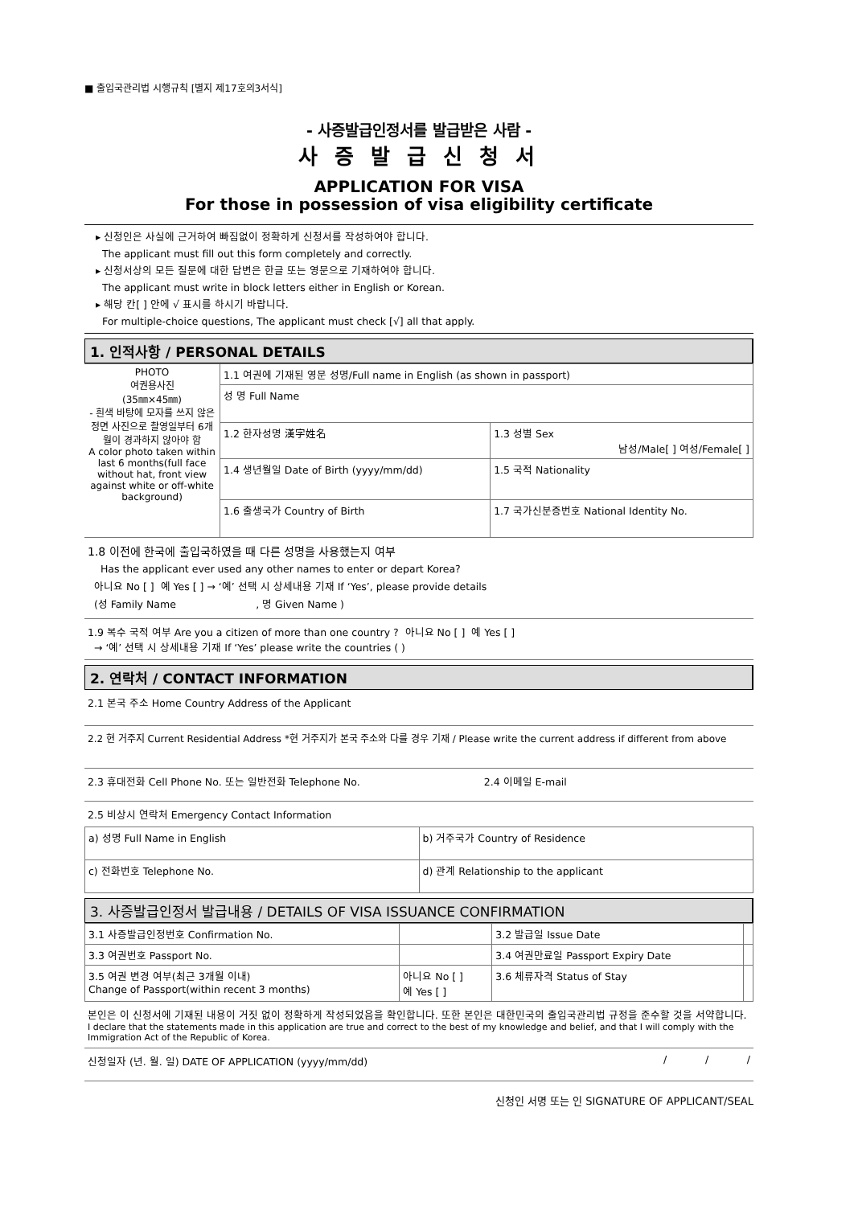■ 출입국관리법 시행규칙 [별지 제17호의3서식]
- 사증발급인정서를 발급받은 사람 -
사 증 발 급 신 청 서
APPLICATION FOR VISA
For those in possession of visa eligibility certificate
▸ 신청인은 사실에 근거하여 빠짐없이 정확하게 신청서를 작성하여야 합니다.
The applicant must fill out this form completely and correctly.
▸ 신청서상의 모든 질문에 대한 답변은 한글 또는 영문으로 기재하여야 합니다.
The applicant must write in block letters either in English or Korean.
▸ 해당 칸[ ] 안에 √ 표시를 하시기 바랍니다.
For multiple-choice questions, The applicant must check [√] all that apply.
1. 인적사항 / PERSONAL DETAILS
| PHOTO 여권용사진 (35㎜×45㎜) - 흰색 바탕에 모자를 쓰지 않은 정면 사진으로 촬영일부터 6개월이 경과하지 않아야 함 A color photo taken within last 6 months(full face without hat, front view against white or off-white background) | 1.1 여권에 기재된 영문 성명/Full name in English (as shown in passport) | |
| | 성 명 Full Name | |
| | 1.2 한자성명 漢字姓名 | 1.3 성별 Sex 남성/Male[ ] 여성/Female[ ] |
| | 1.4 생년월일 Date of Birth (yyyy/mm/dd) | 1.5 국적 Nationality |
| | 1.6 출생국가 Country of Birth | 1.7 국가신분증번호 National Identity No. |
1.8 이전에 한국에 출입국하였을 때 다른 성명을 사용했는지 여부
Has the applicant ever used any other names to enter or depart Korea?
아니요 No [ ] 예 Yes [ ] → ‘예’ 선택 시 상세내용 기재 If ‘Yes’, please provide details
(성 Family Name , 명 Given Name )
1.9 복수 국적 여부 Are you a citizen of more than one country ? 아니요 No [ ] 예 Yes [ ]
→ ‘예’ 선택 시 상세내용 기재 If ‘Yes’ please write the countries ( )
2. 연락처 / CONTACT INFORMATION
2.1 본국 주소 Home Country Address of the Applicant
2.2 현 거주지 Current Residential Address *현 거주지가 본국 주소와 다를 경우 기재 / Please write the current address if different from above
2.3 휴대전화 Cell Phone No. 또는 일반전화 Telephone No. 2.4 이메일 E-mail
2.5 비상시 연락처 Emergency Contact Information
| a) 성명 Full Name in English | b) 거주국가 Country of Residence |
| c) 전화번호 Telephone No. | d) 관계 Relationship to the applicant |
3. 사증발급인정서 발급내용 / DETAILS OF VISA ISSUANCE CONFIRMATION
| 3.1 사증발급인정번호 Confirmation No. | | 3.2 발급일 Issue Date | |
| 3.3 여권번호 Passport No. | | 3.4 여권만료일 Passport Expiry Date | |
| 3.5 여권 변경 여부(최근 3개월 이내) Change of Passport(within recent 3 months) | 아니요 No [ ] 예 Yes [ ] | 3.6 체류자격 Status of Stay | |
본인은 이 신청서에 기재된 내용이 거짓 없이 정확하게 작성되었음을 확인합니다. 또한 본인은 대한민국의 출입국관리법 규정을 준수할 것을 서약합니다.
I declare that the statements made in this application are true and correct to the best of my knowledge and belief, and that I will comply with the Immigration Act of the Republic of Korea.
신청일자 (년. 월. 일) DATE OF APPLICATION (yyyy/mm/dd) / / /
신청인 서명 또는 인 SIGNATURE OF APPLICANT/SEAL